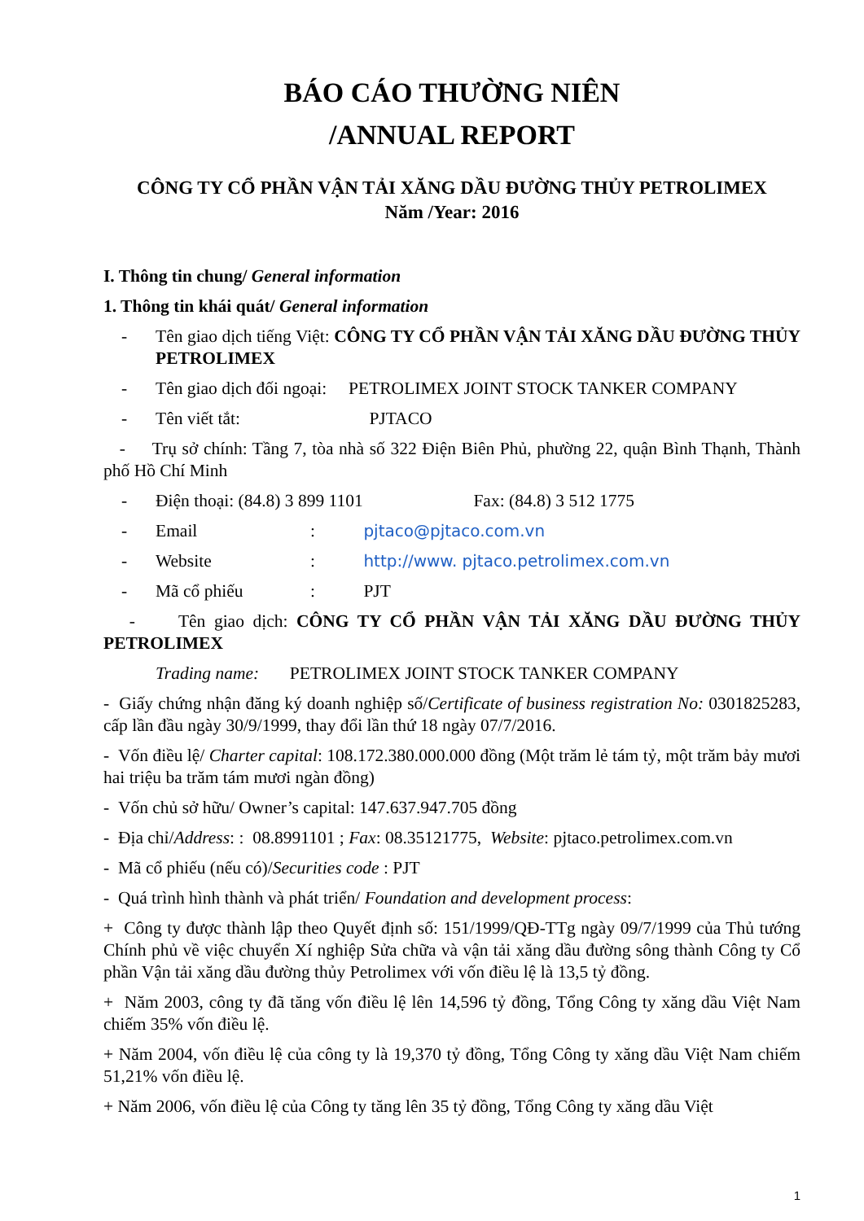BÁO CÁO THƯỜNG NIÊN
/ANNUAL REPORT
CÔNG TY CỔ PHẦN VẬN TẢI XĂNG DẦU ĐƯỜNG THỦY PETROLIMEX
Năm /Year: 2016
I. Thông tin chung/ General information
1. Thông tin khái quát/ General information
- Tên giao dịch tiếng Việt: CÔNG TY CỔ PHẦN VẬN TẢI XĂNG DẦU ĐƯỜNG THỦY PETROLIMEX
- Tên giao dịch đối ngoại: PETROLIMEX JOINT STOCK TANKER COMPANY
- Tên viết tắt: PJTACO
- Trụ sở chính: Tầng 7, tòa nhà số 322 Điện Biên Phủ, phường 22, quận Bình Thạnh, Thành phố Hồ Chí Minh
- Điện thoại: (84.8) 3 899 1101 Fax: (84.8) 3 512 1775
- Email: pjtaco@pjtaco.com.vn
- Website: http://www. pjtaco.petrolimex.com.vn
- Mã cổ phiếu: PJT
- Tên giao dịch: CÔNG TY CỔ PHẦN VẬN TẢI XĂNG DẦU ĐƯỜNG THỦY PETROLIMEX
Trading name: PETROLIMEX JOINT STOCK TANKER COMPANY
- Giấy chứng nhận đăng ký doanh nghiệp số/Certificate of business registration No: 0301825283, cấp lần đầu ngày 30/9/1999, thay đổi lần thứ 18 ngày 07/7/2016.
- Vốn điều lệ/ Charter capital: 108.172.380.000.000 đồng (Một trăm lẻ tám tỷ, một trăm bảy mươi hai triệu ba trăm tám mươi ngàn đồng)
- Vốn chủ sở hữu/ Owner’s capital: 147.637.947.705 đồng
- Địa chỉ/Address: : 08.8991101 ; Fax: 08.35121775, Website: pjtaco.petrolimex.com.vn
- Mã cổ phiếu (nếu có)/Securities code : PJT
- Quá trình hình thành và phát triển/ Foundation and development process:
+ Công ty được thành lập theo Quyết định số: 151/1999/QĐ-TTg ngày 09/7/1999 của Thủ tướng Chính phủ về việc chuyển Xí nghiệp Sửa chữa và vận tải xăng dầu đường sông thành Công ty Cổ phần Vận tải xăng dầu đường thủy Petrolimex với vốn điều lệ là 13,5 tỷ đồng.
+ Năm 2003, công ty đã tăng vốn điều lệ lên 14,596 tỷ đồng, Tổng Công ty xăng dầu Việt Nam chiếm 35% vốn điều lệ.
+ Năm 2004, vốn điều lệ của công ty là 19,370 tỷ đồng, Tổng Công ty xăng dầu Việt Nam chiếm 51,21% vốn điều lệ.
+ Năm 2006, vốn điều lệ của Công ty tăng lên 35 tỷ đồng, Tổng Công ty xăng dầu Việt
1